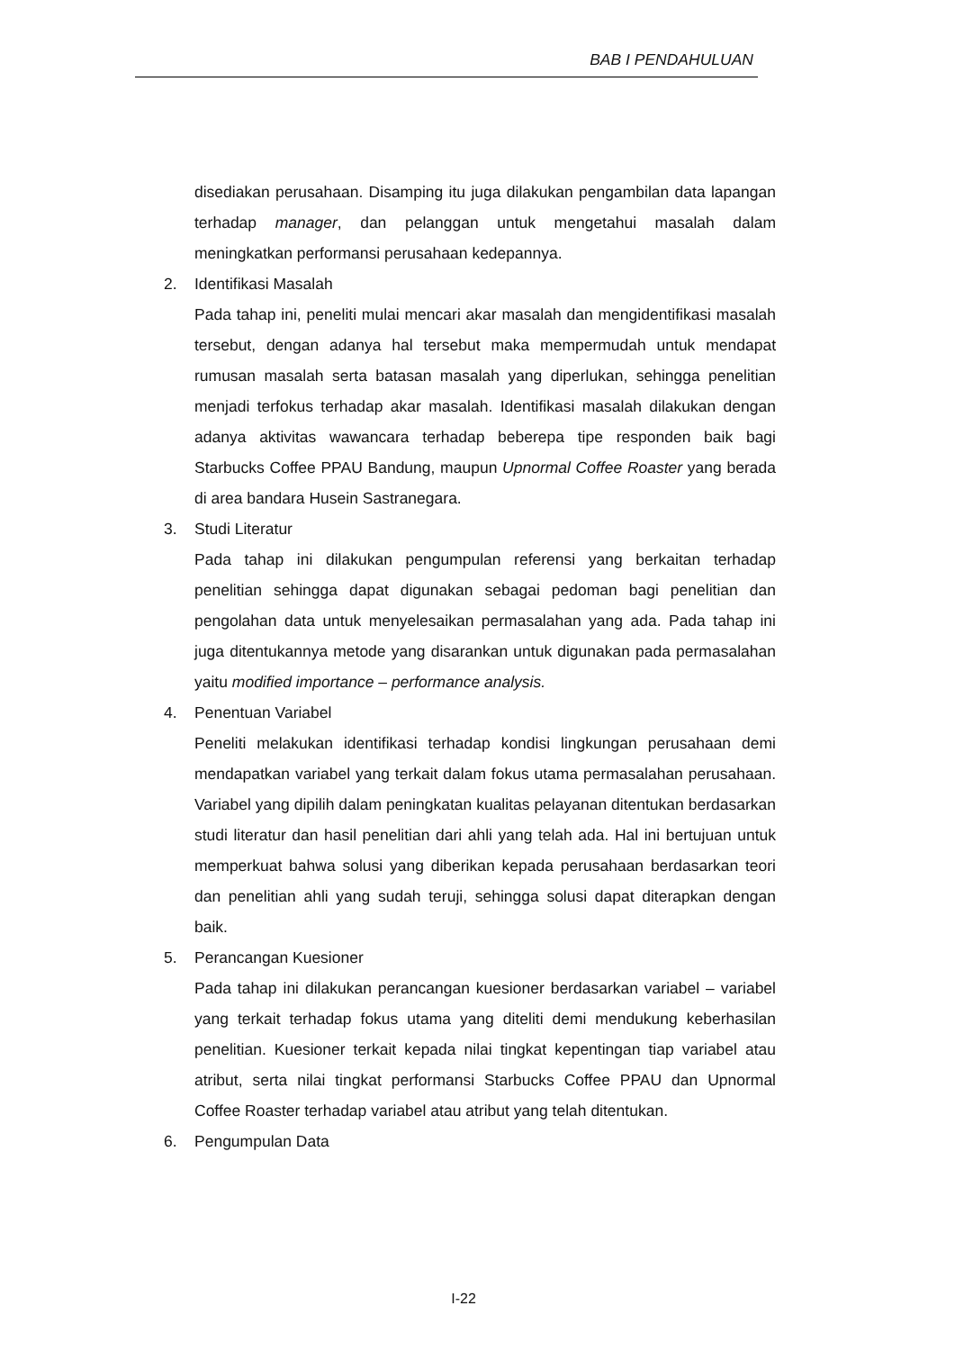BAB I PENDAHULUAN
disediakan perusahaan. Disamping itu juga dilakukan pengambilan data lapangan terhadap manager, dan pelanggan untuk mengetahui masalah dalam meningkatkan performansi perusahaan kedepannya.
2. Identifikasi Masalah
Pada tahap ini, peneliti mulai mencari akar masalah dan mengidentifikasi masalah tersebut, dengan adanya hal tersebut maka mempermudah untuk mendapat rumusan masalah serta batasan masalah yang diperlukan, sehingga penelitian menjadi terfokus terhadap akar masalah. Identifikasi masalah dilakukan dengan adanya aktivitas wawancara terhadap beberepa tipe responden baik bagi Starbucks Coffee PPAU Bandung, maupun Upnormal Coffee Roaster yang berada di area bandara Husein Sastranegara.
3. Studi Literatur
Pada tahap ini dilakukan pengumpulan referensi yang berkaitan terhadap penelitian sehingga dapat digunakan sebagai pedoman bagi penelitian dan pengolahan data untuk menyelesaikan permasalahan yang ada. Pada tahap ini juga ditentukannya metode yang disarankan untuk digunakan pada permasalahan yaitu modified importance – performance analysis.
4. Penentuan Variabel
Peneliti melakukan identifikasi terhadap kondisi lingkungan perusahaan demi mendapatkan variabel yang terkait dalam fokus utama permasalahan perusahaan. Variabel yang dipilih dalam peningkatan kualitas pelayanan ditentukan berdasarkan studi literatur dan hasil penelitian dari ahli yang telah ada. Hal ini bertujuan untuk memperkuat bahwa solusi yang diberikan kepada perusahaan berdasarkan teori dan penelitian ahli yang sudah teruji, sehingga solusi dapat diterapkan dengan baik.
5. Perancangan Kuesioner
Pada tahap ini dilakukan perancangan kuesioner berdasarkan variabel – variabel yang terkait terhadap fokus utama yang diteliti demi mendukung keberhasilan penelitian. Kuesioner terkait kepada nilai tingkat kepentingan tiap variabel atau atribut, serta nilai tingkat performansi Starbucks Coffee PPAU dan Upnormal Coffee Roaster terhadap variabel atau atribut yang telah ditentukan.
6. Pengumpulan Data
I-22